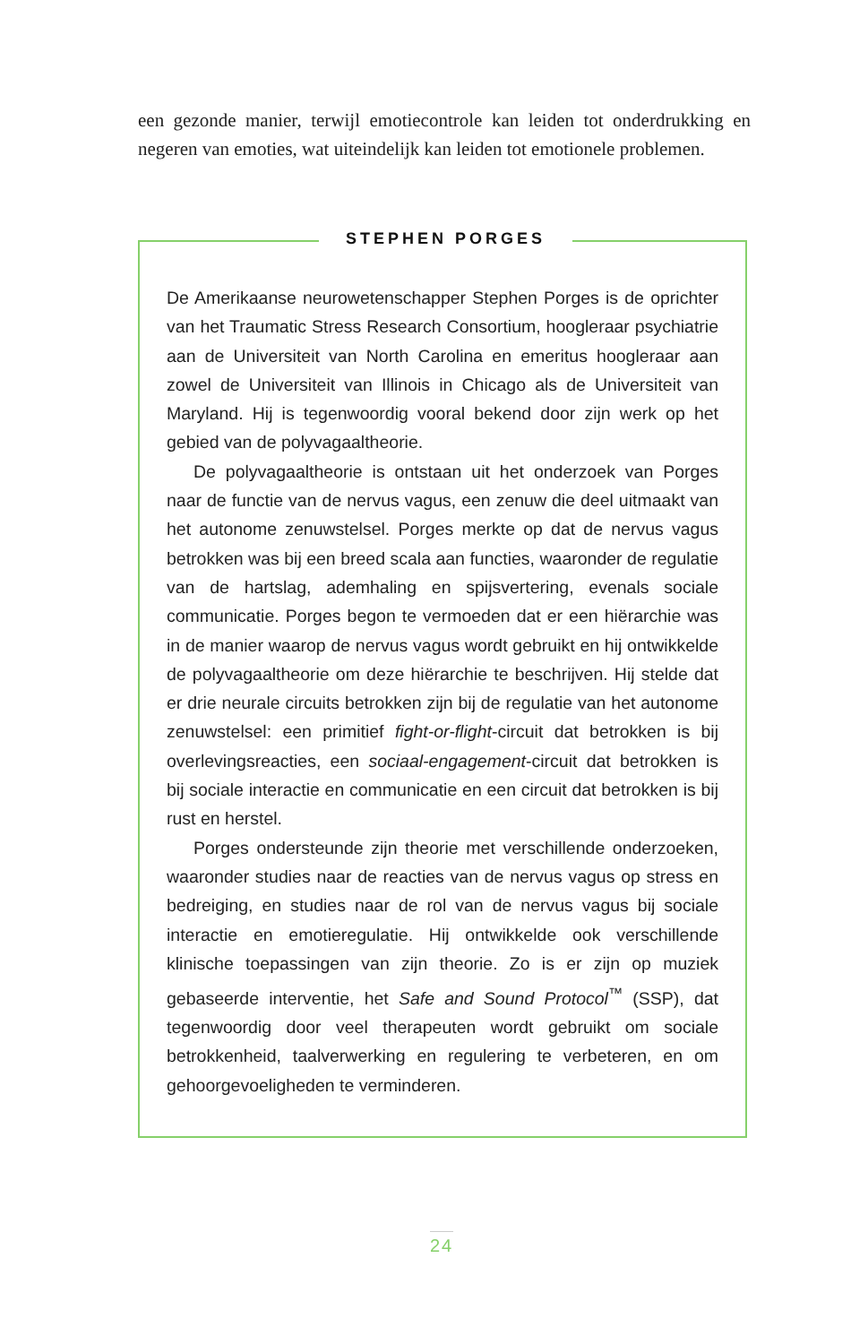een gezonde manier, terwijl emotiecontrole kan leiden tot onderdrukking en negeren van emoties, wat uiteindelijk kan leiden tot emotionele problemen.
STEPHEN PORGES
De Amerikaanse neurowetenschapper Stephen Porges is de oprichter van het Traumatic Stress Research Consortium, hoogleraar psychiatrie aan de Universiteit van North Carolina en emeritus hoogleraar aan zowel de Universiteit van Illinois in Chicago als de Universiteit van Maryland. Hij is tegenwoordig vooral bekend door zijn werk op het gebied van de polyvagaaltheorie.
De polyvagaaltheorie is ontstaan uit het onderzoek van Porges naar de functie van de nervus vagus, een zenuw die deel uitmaakt van het autonome zenuwstelsel. Porges merkte op dat de nervus vagus betrokken was bij een breed scala aan functies, waaronder de regulatie van de hartslag, ademhaling en spijsvertering, evenals sociale communicatie. Porges begon te vermoeden dat er een hiërarchie was in de manier waarop de nervus vagus wordt gebruikt en hij ontwikkelde de polyvagaaltheorie om deze hiërarchie te beschrijven. Hij stelde dat er drie neurale circuits betrokken zijn bij de regulatie van het autonome zenuwstelsel: een primitief fight-or-flight-circuit dat betrokken is bij overlevingsreacties, een sociaal-engagement-circuit dat betrokken is bij sociale interactie en communicatie en een circuit dat betrokken is bij rust en herstel.
Porges ondersteunde zijn theorie met verschillende onderzoeken, waaronder studies naar de reacties van de nervus vagus op stress en bedreiging, en studies naar de rol van de nervus vagus bij sociale interactie en emotieregulatie. Hij ontwikkelde ook verschillende klinische toepassingen van zijn theorie. Zo is er zijn op muziek gebaseerde interventie, het Safe and Sound Protocol<sup>™</sup> (SSP), dat tegenwoordig door veel therapeuten wordt gebruikt om sociale betrokkenheid, taalverwerking en regulering te verbeteren, en om gehoorgevoeligheden te verminderen.
24